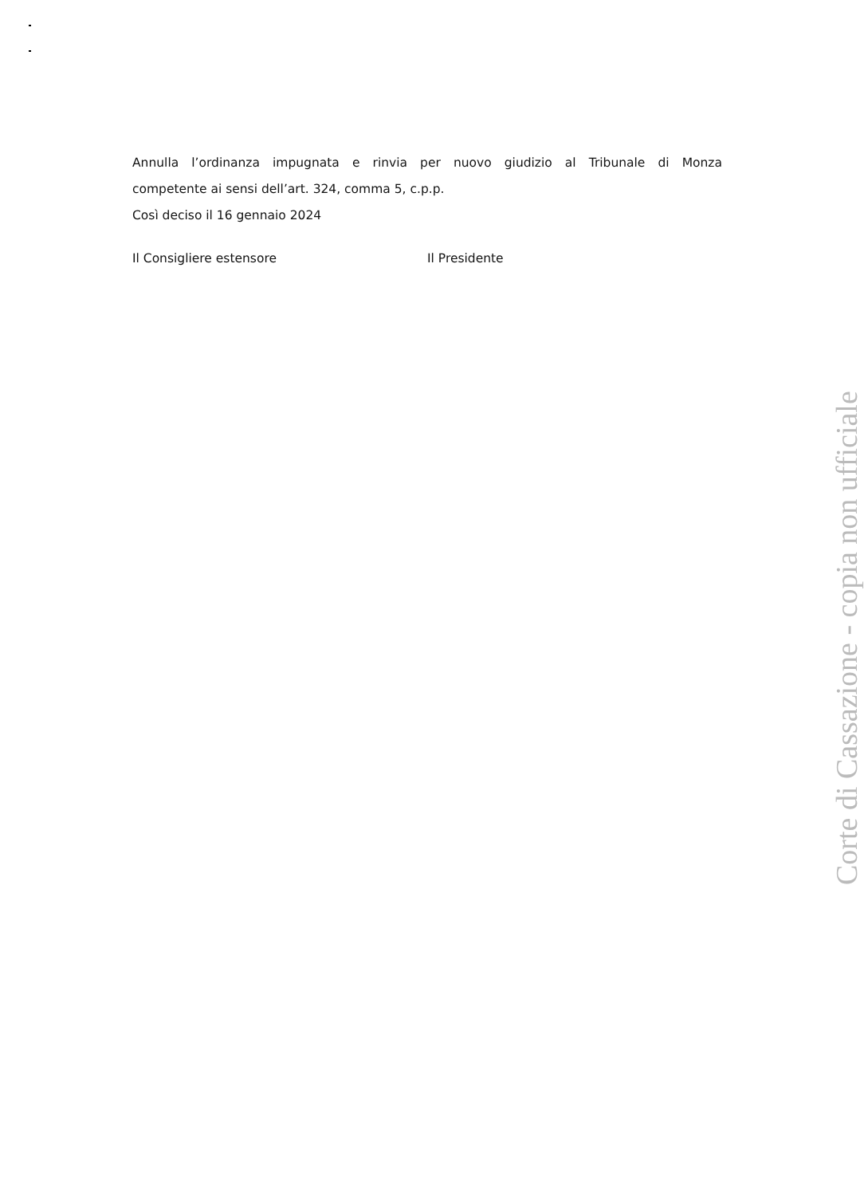Annulla l’ordinanza impugnata e rinvia per nuovo giudizio al Tribunale di Monza
competente ai sensi dell’art. 324, comma 5, c.p.p.
Così deciso il 16 gennaio 2024
Il Consigliere estensore Il Presidente
Corte di Cassazione - copia non ufficiale